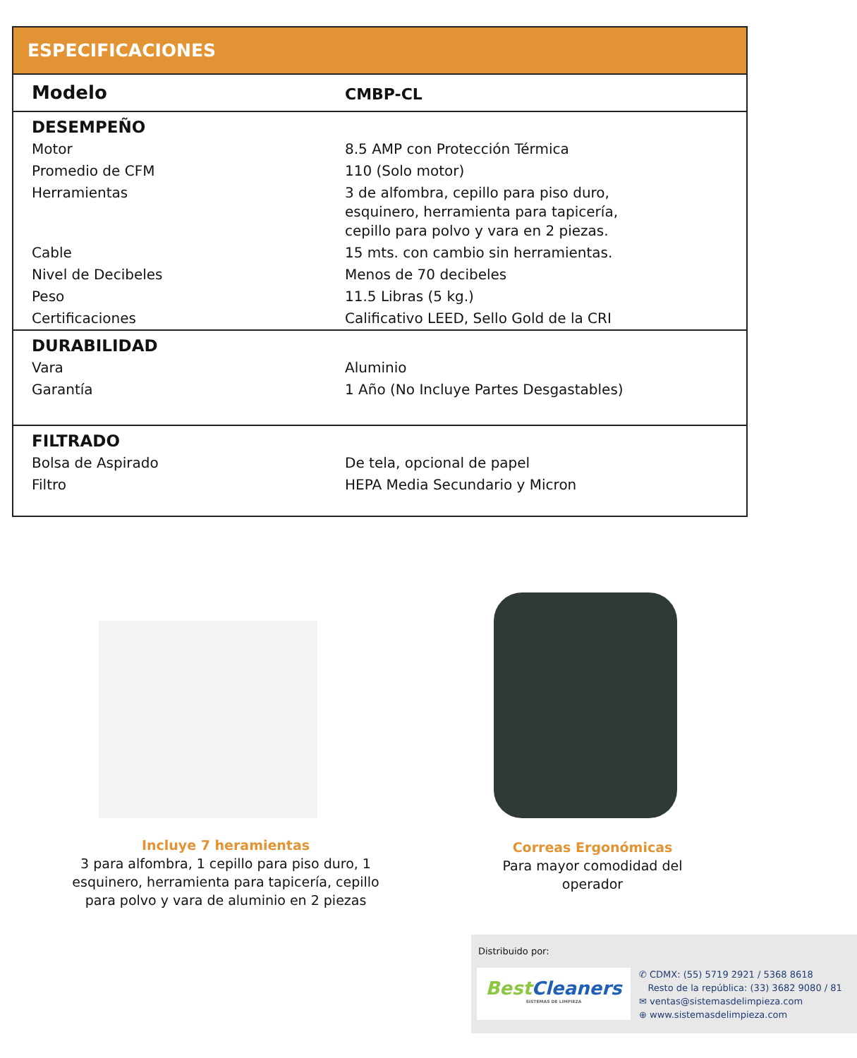ESPECIFICACIONES
| Modelo | CMBP-CL |
| DESEMPEÑO | |
| Motor | 8.5 AMP con Protección Térmica |
| Promedio de CFM | 110 (Solo motor) |
| Herramientas | 3 de alfombra, cepillo para piso duro, esquinero, herramienta para tapicería, cepillo para polvo y vara en 2 piezas. |
| Cable | 15 mts. con cambio sin herramientas. |
| Nivel de Decibeles | Menos de 70 decibeles |
| Peso | 11.5 Libras (5 kg.) |
| Certificaciones | Calificativo LEED, Sello Gold de la CRI |
| DURABILIDAD | |
| Vara | Aluminio |
| Garantía | 1 Año (No Incluye Partes Desgastables) |
| FILTRADO | |
| Bolsa de Aspirado | De tela, opcional de papel |
| Filtro | HEPA Media Secundario y Micron |
Incluye 7 heramientas
3 para alfombra, 1 cepillo para piso duro, 1 esquinero, herramienta para tapicería, cepillo para polvo y vara de aluminio en 2 piezas
Correas Ergonómicas
Para mayor comodidad del operador
Distribuido por:
Best Cleaners
SISTEMAS DE LIMPIEZA
✆ CDMX: (55) 5719 2921 / 5368 8618
Resto de la república: (33) 3682 9080 / 81
✉ ventas@sistemasdelimpieza.com
⊕ www.sistemasdelimpieza.com